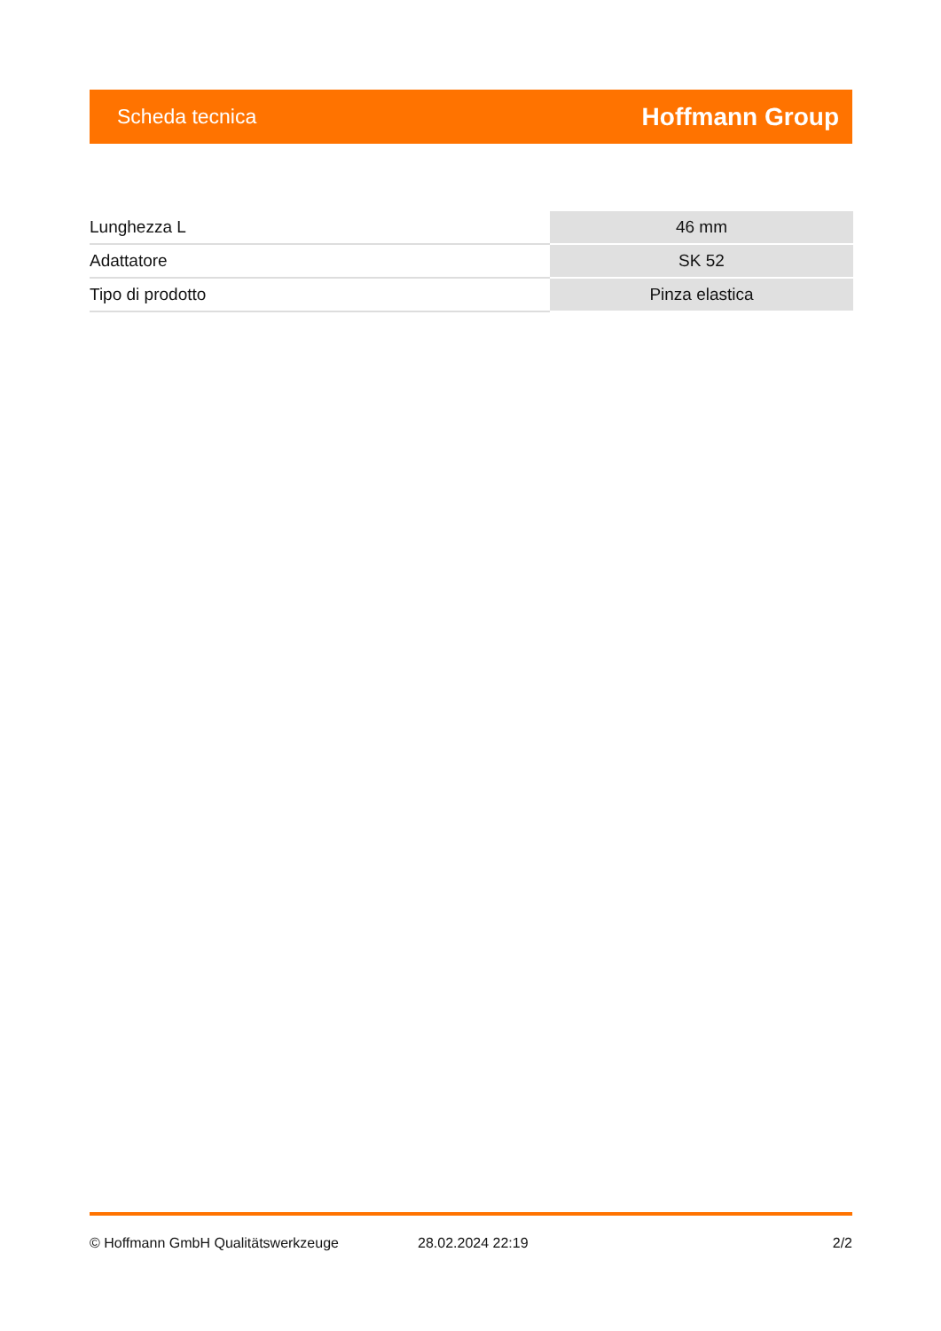Scheda tecnica Hoffmann Group
| Lunghezza L | 46 mm |
| Adattatore | SK 52 |
| Tipo di prodotto | Pinza elastica |
© Hoffmann GmbH Qualitätswerkzeuge 28.02.2024 22:19 2/2